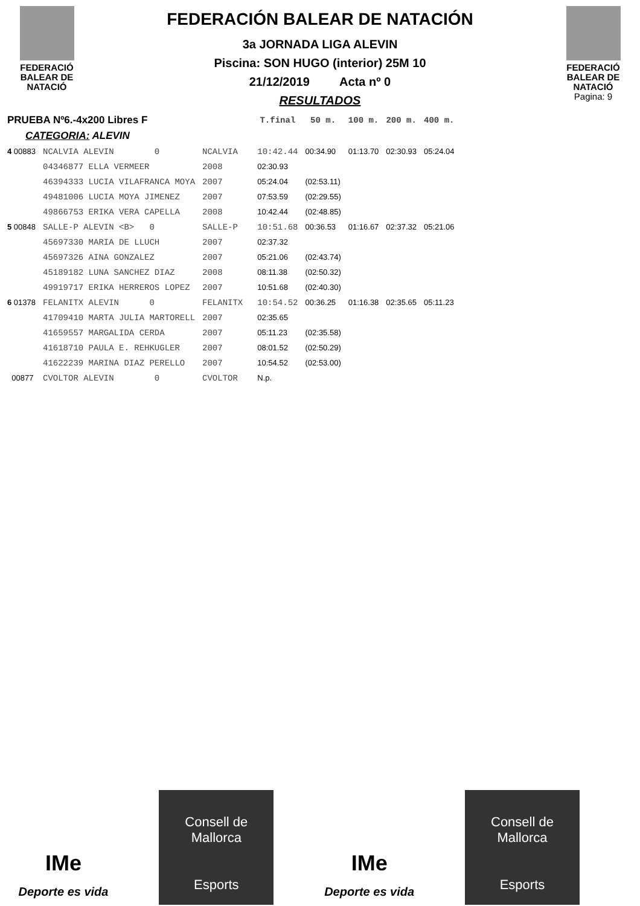FEDERACIÓ
BALEAR DE
NATACIÓ
FEDERACIÓN BALEAR DE NATACIÓN
3a JORNADA LIGA ALEVIN
Piscina: SON HUGO (interior) 25M 10
21/12/2019 Acta nº 0
RESULTADOS
FEDERACIÓ
BALEAR DE
NATACIÓ
Pagina: 9
| PRUEBA Nº6.-4x200 Libres F | | | | T.final | 50 m. | 100 m. | 200 m. | 400 m. |
| --- | --- | --- | --- | --- | --- | --- | --- | --- |
| CATEGORIA: ALEVIN | | | | | | | | |
| 4 00883 | NCALVIA ALEVIN 0 | NCALVIA | | 10:42.44 | 00:34.90 | 01:13.70 | 02:30.93 | 05:24.04 |
| | 04346877 ELLA VERMEER | 2008 | | 02:30.93 | | | | |
| | 46394333 LUCIA VILAFRANCA MOYA | 2007 | | 05:24.04 | (02:53.11) | | | |
| | 49481006 LUCIA MOYA JIMENEZ | 2007 | | 07:53.59 | (02:29.55) | | | |
| | 49866753 ERIKA VERA CAPELLA | 2008 | | 10:42.44 | (02:48.85) | | | |
| 5 00848 | SALLE-P ALEVIN <B> 0 | SALLE-P | | 10:51.68 | 00:36.53 | 01:16.67 | 02:37.32 | 05:21.06 |
| | 45697330 MARIA DE LLUCH | 2007 | | 02:37.32 | | | | |
| | 45697326 AINA GONZALEZ | 2007 | | 05:21.06 | (02:43.74) | | | |
| | 45189182 LUNA SANCHEZ DIAZ | 2008 | | 08:11.38 | (02:50.32) | | | |
| | 49919717 ERIKA HERREROS LOPEZ | 2007 | | 10:51.68 | (02:40.30) | | | |
| 6 01378 | FELANITX ALEVIN 0 | FELANITX | | 10:54.52 | 00:36.25 | 01:16.38 | 02:35.65 | 05:11.23 |
| | 41709410 MARTA JULIA MARTORELL | 2007 | | 02:35.65 | | | | |
| | 41659557 MARGALIDA CERDA | 2007 | | 05:11.23 | (02:35.58) | | | |
| | 41618710 PAULA E. REHKUGLER | 2007 | | 08:01.52 | (02:50.29) | | | |
| | 41622239 MARINA DIAZ PERELLO | 2007 | | 10:54.52 | (02:53.00) | | | |
| 00877 | CVOLTOR ALEVIN 0 | CVOLTOR | | N.p. | | | | |
IMe
Deporte es vida
Consell de
Mallorca
Esports
IMe
Deporte es vida
Consell de
Mallorca
Esports